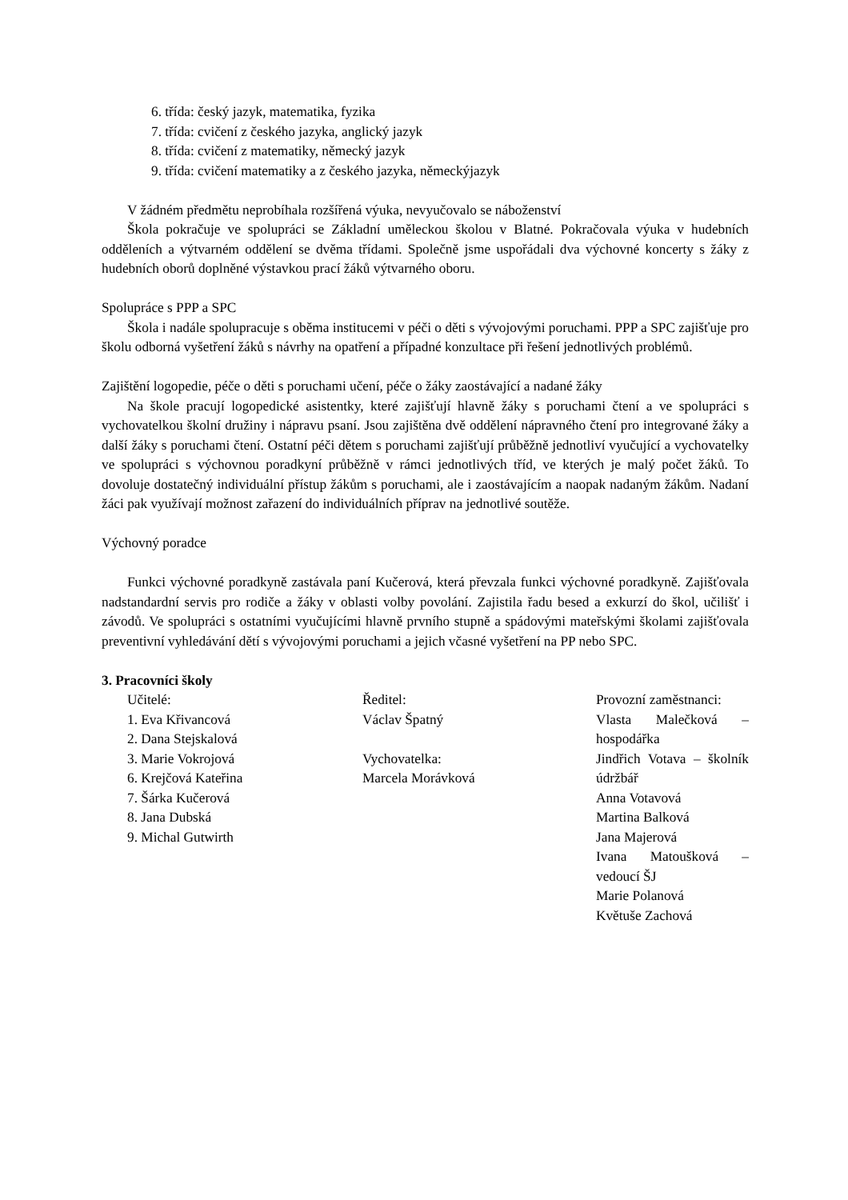6. třída: český jazyk, matematika, fyzika
7. třída: cvičení z českého jazyka, anglický jazyk
8. třída: cvičení z matematiky, německý jazyk
9. třída: cvičení matematiky a z českého jazyka, německýjazyk
V žádném předmětu neprobíhala rozšířená výuka, nevyučovalo se náboženství
Škola pokračuje ve spolupráci se Základní uměleckou školou v Blatné. Pokračovala výuka v hudebních odděleních a výtvarném oddělení se dvěma třídami. Společně jsme uspořádali dva výchovné koncerty s žáky z hudebních oborů doplněné výstavkou prací žáků výtvarného oboru.
Spolupráce s PPP a SPC
Škola i nadále spolupracuje s oběma institucemi v péči o děti s vývojovými poruchami. PPP a SPC zajišťuje pro školu odborná vyšetření žáků s návrhy na opatření a případné konzultace při řešení jednotlivých problémů.
Zajištění logopedie, péče o děti s poruchami učení, péče o žáky zaostávající a nadané žáky
Na škole pracují logopedické asistentky, které zajišťují hlavně žáky s poruchami čtení a ve spolupráci s vychovatelkou školní družiny i nápravu psaní. Jsou zajištěna dvě oddělení nápravného čtení pro integrované žáky a další žáky s poruchami čtení. Ostatní péči dětem s poruchami zajišťují průběžně jednotliví vyučující a vychovatelky ve spolupráci s výchovnou poradkyní průběžně v rámci jednotlivých tříd, ve kterých je malý počet žáků. To dovoluje dostatečný individuální přístup žákům s poruchami, ale i zaostávajícím a naopak nadaným žákům. Nadaní žáci pak využívají možnost zařazení do individuálních příprav na jednotlivé soutěže.
Výchovný poradce
Funkci výchovné poradkyně zastávala paní Kučerová, která převzala funkci výchovné poradkyně. Zajišťovala nadstandardní servis pro rodiče a žáky v oblasti volby povolání. Zajistila řadu besed a exkurzí do škol, učilišť i závodů. Ve spolupráci s ostatními vyučujícími hlavně prvního stupně a spádovými mateřskými školami zajišťovala preventivní vyhledávání dětí s vývojovými poruchami a jejich včasné vyšetření na PP nebo SPC.
3. Pracovníci školy
| Učitelé: 1. Eva Křivancová 2. Dana Stejskalová 3. Marie Vokrojová 6. Krejčová Kateřina 7. Šárka Kučerová 8. Jana Dubská 9. Michal Gutwirth | Ředitel: Václav Špatný Vychovatelka: Marcela Morávková | Provozní zaměstnanci: Vlasta Malečková – hospodářka Jindřich Votava – školník údržbář Anna Votavová Martina Balková Jana Majerová Ivana Matoušková – vedoucí ŠJ Marie Polanová Květuše Zachová |